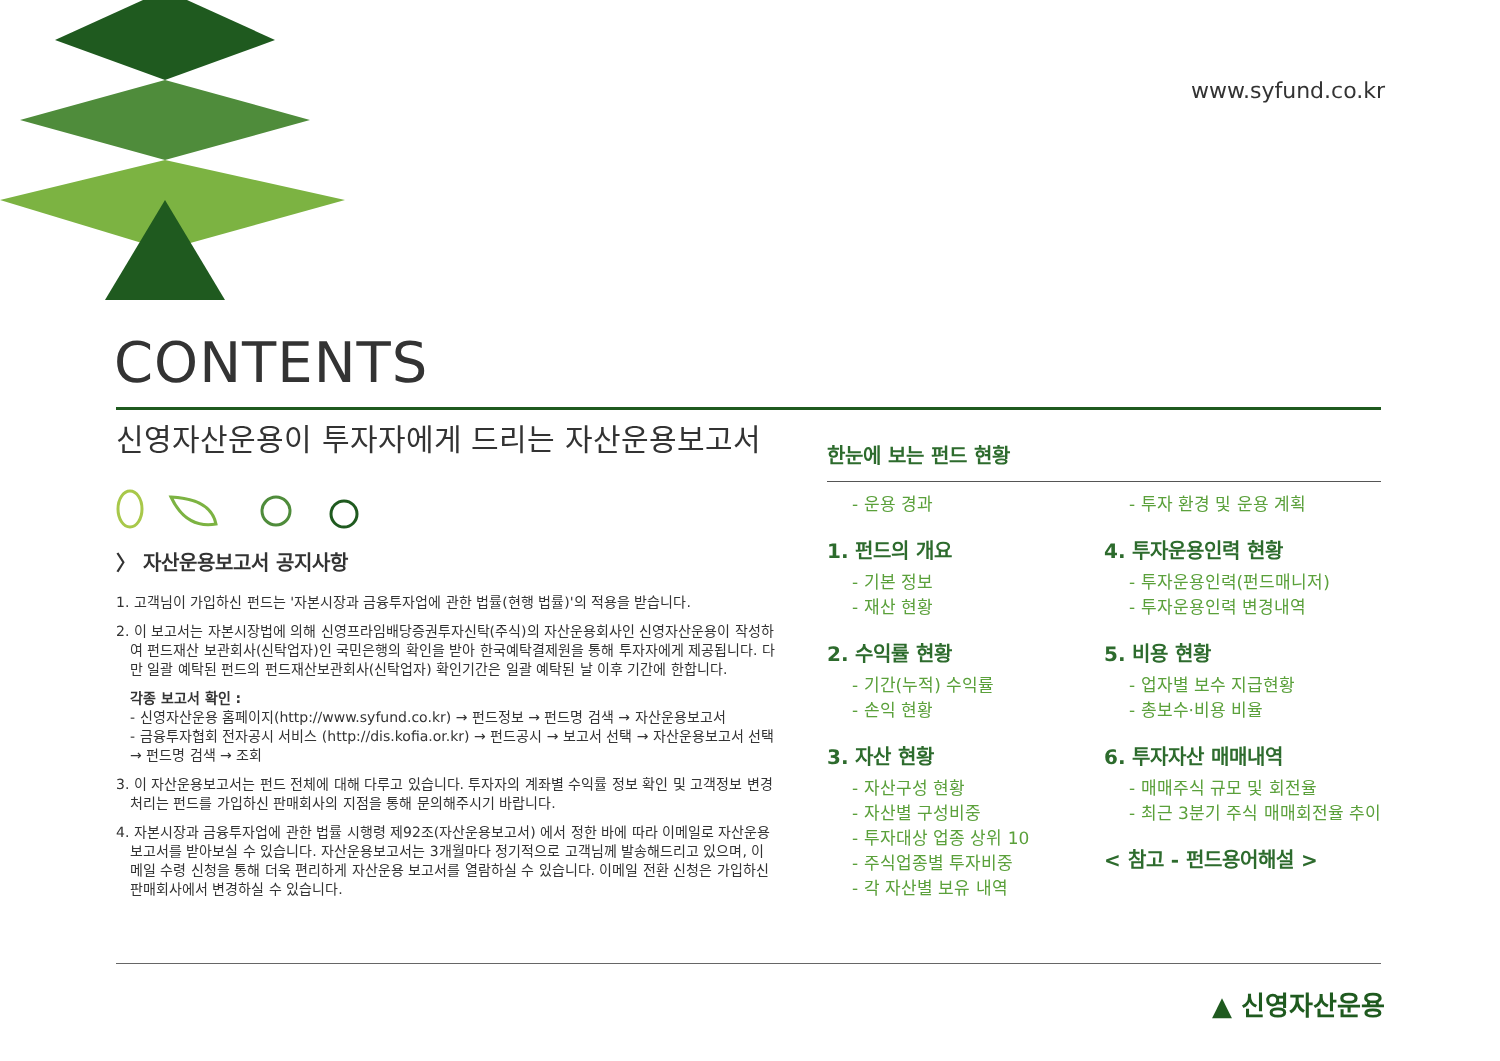www.syfund.co.kr
CONTENTS
신영자산운용이 투자자에게 드리는 자산운용보고서
〉 자산운용보고서 공지사항
1. 고객님이 가입하신 펀드는 '자본시장과 금융투자업에 관한 법률(현행 법률)'의 적용을 받습니다.
2. 이 보고서는 자본시장법에 의해 신영프라임배당증권투자신탁(주식)의 자산운용회사인 신영자산운용이 작성하여 펀드재산 보관회사(신탁업자)인 국민은행의 확인을 받아 한국예탁결제원을 통해 투자자에게 제공됩니다. 다만 일괄 예탁된 펀드의 펀드재산보관회사(신탁업자) 확인기간은 일괄 예탁된 날 이후 기간에 한합니다.
각종 보고서 확인 :
- 신영자산운용 홈페이지(http://www.syfund.co.kr) → 펀드정보 → 펀드명 검색 → 자산운용보고서
- 금융투자협회 전자공시 서비스 (http://dis.kofia.or.kr) → 펀드공시 → 보고서 선택 → 자산운용보고서 선택 → 펀드명 검색 → 조회
3. 이 자산운용보고서는 펀드 전체에 대해 다루고 있습니다. 투자자의 계좌별 수익률 정보 확인 및 고객정보 변경 처리는 펀드를 가입하신 판매회사의 지점을 통해 문의해주시기 바랍니다.
4. 자본시장과 금융투자업에 관한 법률 시행령 제92조(자산운용보고서) 에서 정한 바에 따라 이메일로 자산운용 보고서를 받아보실 수 있습니다. 자산운용보고서는 3개월마다 정기적으로 고객님께 발송해드리고 있으며, 이메일 수령 신청을 통해 더욱 편리하게 자산운용 보고서를 열람하실 수 있습니다. 이메일 전환 신청은 가입하신 판매회사에서 변경하실 수 있습니다.
한눈에 보는 펀드 현황
- 운용 경과
1. 펀드의 개요
- 기본 정보
- 재산 현황
2. 수익률 현황
- 기간(누적) 수익률
- 손익 현황
3. 자산 현황
- 자산구성 현황
- 자산별 구성비중
- 투자대상 업종 상위 10
- 주식업종별 투자비중
- 각 자산별 보유 내역
- 투자 환경 및 운용 계획
4. 투자운용인력 현황
- 투자운용인력(펀드매니저)
- 투자운용인력 변경내역
5. 비용 현황
- 업자별 보수 지급현황
- 총보수·비용 비율
6. 투자자산 매매내역
- 매매주식 규모 및 회전율
- 최근 3분기 주식 매매회전율 추이
< 참고 - 펀드용어해설 >
▲ 신영자산운용